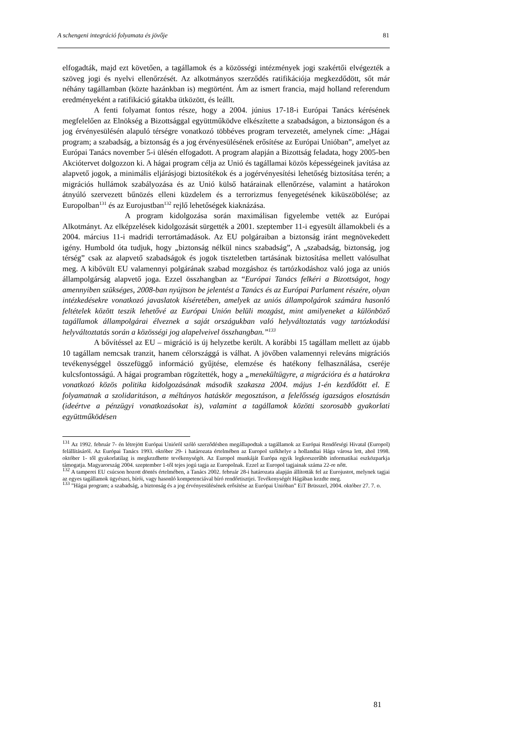A schengeni integráció folyamata és jövője 81
elfogadták, majd ezt követően, a tagállamok és a közösségi intézmények jogi szakértői elvégezték a szöveg jogi és nyelvi ellenőrzését. Az alkotmányos szerződés ratifikációja megkezdődött, sőt már néhány tagállamban (közte hazánkban is) megtörtént. Ám az ismert francia, majd holland referendum eredményeként a ratifikáció gátakba ütközött, és leállt.
A fenti folyamat fontos része, hogy a 2004. június 17-18-i Európai Tanács kérésének megfelelően az Elnökség a Bizottsággal együttműködve elkészítette a szabadságon, a biztonságon és a jog érvényesülésén alapuló térségre vonatkozó többéves program tervezetét, amelynek címe: „Hágai program; a szabadság, a biztonság és a jog érvényesülésének erősítése az Európai Unióban”, amelyet az Európai Tanács november 5-i ülésén elfogadott. A program alapján a Bizottság feladata, hogy 2005-ben Akciótervet dolgozzon ki. A hágai program célja az Unió és tagállamai közös képességeinek javítása az alapvető jogok, a minimális eljárásjogi biztosítékok és a jogérvényesítési lehetőség biztosítása terén; a migrációs hullámok szabályozása és az Unió külső határainak ellenőrzése, valamint a határokon átnyúló szervezett bűnözés elleni küzdelem és a terrorizmus fenyegetésének kiküszöbölése; az Europolban<sup>131</sup> és az Eurojustban<sup>132</sup> rejlő lehetőségek kiaknázása.
A program kidolgozása során maximálisan figyelembe vették az Európai Alkotmányt. Az elképzelések kidolgozását sürgették a 2001. szeptember 11-i egyesült államokbeli és a 2004. március 11-i madridi terrortámadások. Az EU polgáraiban a biztonság iránt megnövekedett igény. Humbold óta tudjuk, hogy „biztonság nélkül nincs szabadság”, A „szabadság, biztonság, jog térség” csak az alapvető szabadságok és jogok tiszteletben tartásának biztosítása mellett valósulhat meg. A kibővült EU valamennyi polgárának szabad mozgáshoz és tartózkodáshoz való joga az uniós állampolgárság alapvető joga. Ezzel összhangban az “Európai Tanács felkéri a Bizottságot, hogy amennyiben szükséges, 2008-ban nyújtson be jelentést a Tanács és az Európai Parlament részére, olyan intézkedésekre vonatkozó javaslatok kíséretében, amelyek az uniós állampolgárok számára hasonló feltételek között teszik lehetővé az Európai Unión belüli mozgást, mint amilyeneket a különböző tagállamok állampolgárai élveznek a saját országukban való helyváltoztatás vagy tartózkodási helyváltoztatás során a közösségi jog alapelveivel összhangban.”<sup>133</sup>
A bővítéssel az EU – migráció is új helyzetbe került. A korábbi 15 tagállam mellett az újabb 10 tagállam nemcsak tranzit, hanem célországgá is válhat. A jövőben valamennyi releváns migrációs tevékenységgel összefüggő információ gyűjtése, elemzése és hatékony felhasználása, cseréje kulcsfontosságú. A hágai programban rögzítették, hogy a „menekültügyre, a migrációra és a határokra vonatkozó közös politika kidolgozásának második szakasza 2004. május 1-én kezdődött el. E folyamatnak a szolidaritáson, a méltányos hatáskör megosztáson, a felelősség igazságos elosztásán (ideértve a pénzügyi vonatkozásokat is), valamint a tagállamok közötti szorosabb gyakorlati együttműködésen
<sup>131</sup> Az 1992. február 7- én létrejött Európai Unióról szóló szerződésben megállapodtak a tagállamok az Európai Rendőrségi Hivatal (Europol) felállításáról. Az Európai Tanács 1993. október 29- i határozata értelmében az Europol székhelye a hollandiai Hága városa lett, ahol 1998. október 1- től gyakorlatilag is megkezdhette tevékenységét. Az Europol munkáját Európa egyik legkorszerűbb informatikai eszközparkja támogatja. Magyarország 2004. szeptember 1-től tejes jogú tagja az Europolnak. Ezzel az Europol tagjainak száma 22-re nőtt.
<sup>132</sup> A tamperei EU csúcson hozott döntés értelmében, a Tanács 2002. február 28-i határozata alapján állították fel az Eurojustot, melynek tagjai az egyes tagállamok ügyészei, bírói, vagy hasonló kompetenciával bíró rendőrtisztjei. Tevékenységét Hágában kezdte meg.
<sup>133</sup> ”Hágai program; a szabadság, a biztonság és a jog érvényesülésének erősítése az Európai Unióban” EiT Brüsszel, 2004. október 27. 7. o.
81